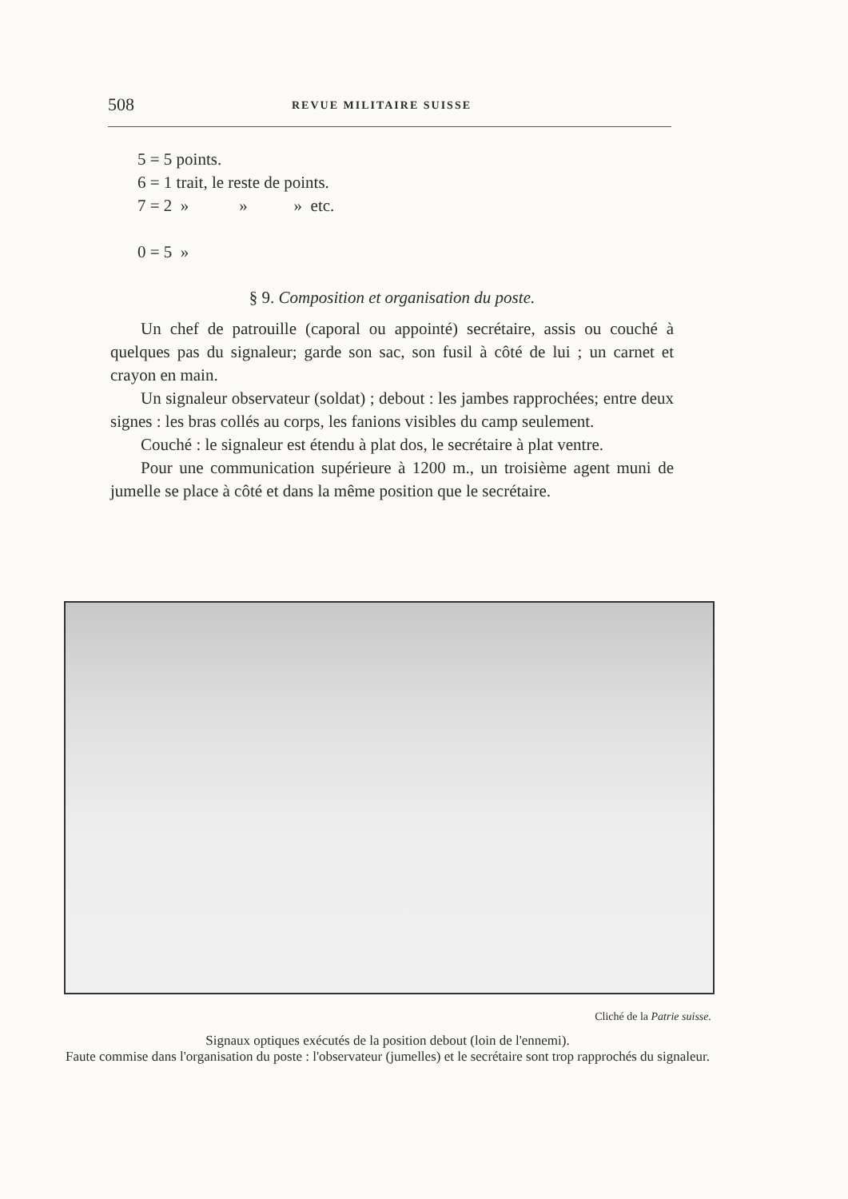508 REVUE MILITAIRE SUISSE
5 = 5 points.
6 = 1 trait, le reste de points.
7 = 2 » » » etc.
0 = 5 »
§ 9. Composition et organisation du poste.
Un chef de patrouille (caporal ou appointé) secrétaire, assis ou couché à quelques pas du signaleur; garde son sac, son fusil à côté de lui ; un carnet et crayon en main.
Un signaleur observateur (soldat) ; debout : les jambes rapprochées; entre deux signes : les bras collés au corps, les fanions visibles du camp seulement.
Couché : le signaleur est étendu à plat dos, le secrétaire à plat ventre.
Pour une communication supérieure à 1200 m., un troisième agent muni de jumelle se place à côté et dans la même position que le secrétaire.
Cliché de la Patrie suisse.
Signaux optiques exécutés de la position debout (loin de l'ennemi).
Faute commise dans l'organisation du poste : l'observateur (jumelles) et le secrétaire sont trop rapprochés du signaleur.